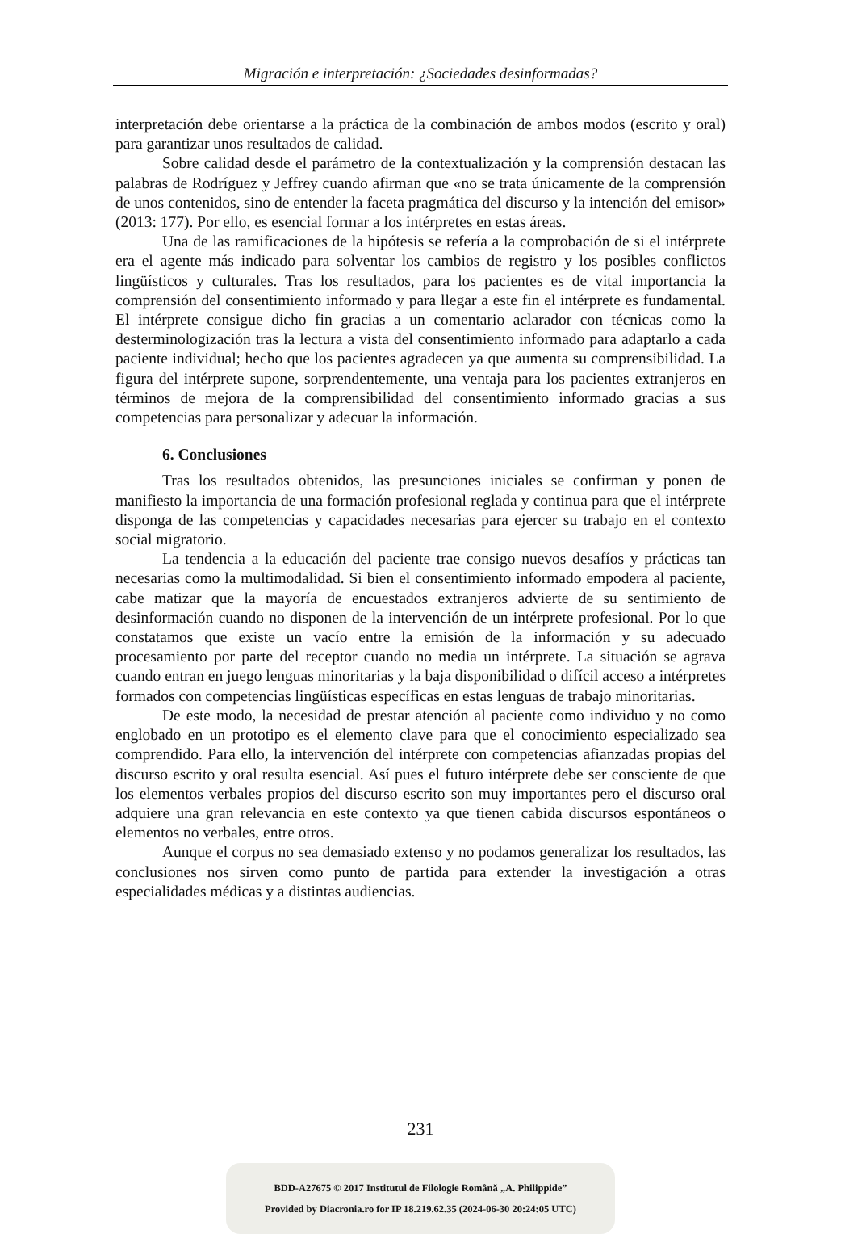Migración e interpretación: ¿Sociedades desinformadas?
interpretación debe orientarse a la práctica de la combinación de ambos modos (escrito y oral) para garantizar unos resultados de calidad.
Sobre calidad desde el parámetro de la contextualización y la comprensión destacan las palabras de Rodríguez y Jeffrey cuando afirman que «no se trata únicamente de la comprensión de unos contenidos, sino de entender la faceta pragmática del discurso y la intención del emisor» (2013: 177). Por ello, es esencial formar a los intérpretes en estas áreas.
Una de las ramificaciones de la hipótesis se refería a la comprobación de si el intérprete era el agente más indicado para solventar los cambios de registro y los posibles conflictos lingüísticos y culturales. Tras los resultados, para los pacientes es de vital importancia la comprensión del consentimiento informado y para llegar a este fin el intérprete es fundamental. El intérprete consigue dicho fin gracias a un comentario aclarador con técnicas como la desterminologización tras la lectura a vista del consentimiento informado para adaptarlo a cada paciente individual; hecho que los pacientes agradecen ya que aumenta su comprensibilidad. La figura del intérprete supone, sorprendentemente, una ventaja para los pacientes extranjeros en términos de mejora de la comprensibilidad del consentimiento informado gracias a sus competencias para personalizar y adecuar la información.
6. Conclusiones
Tras los resultados obtenidos, las presunciones iniciales se confirman y ponen de manifiesto la importancia de una formación profesional reglada y continua para que el intérprete disponga de las competencias y capacidades necesarias para ejercer su trabajo en el contexto social migratorio.
La tendencia a la educación del paciente trae consigo nuevos desafíos y prácticas tan necesarias como la multimodalidad. Si bien el consentimiento informado empodera al paciente, cabe matizar que la mayoría de encuestados extranjeros advierte de su sentimiento de desinformación cuando no disponen de la intervención de un intérprete profesional. Por lo que constatamos que existe un vacío entre la emisión de la información y su adecuado procesamiento por parte del receptor cuando no media un intérprete. La situación se agrava cuando entran en juego lenguas minoritarias y la baja disponibilidad o difícil acceso a intérpretes formados con competencias lingüísticas específicas en estas lenguas de trabajo minoritarias.
De este modo, la necesidad de prestar atención al paciente como individuo y no como englobado en un prototipo es el elemento clave para que el conocimiento especializado sea comprendido. Para ello, la intervención del intérprete con competencias afianzadas propias del discurso escrito y oral resulta esencial. Así pues el futuro intérprete debe ser consciente de que los elementos verbales propios del discurso escrito son muy importantes pero el discurso oral adquiere una gran relevancia en este contexto ya que tienen cabida discursos espontáneos o elementos no verbales, entre otros.
Aunque el corpus no sea demasiado extenso y no podamos generalizar los resultados, las conclusiones nos sirven como punto de partida para extender la investigación a otras especialidades médicas y a distintas audiencias.
231
BDD-A27675 © 2017 Institutul de Filologie Română „A. Philippide”
Provided by Diacronia.ro for IP 18.219.62.35 (2024-06-30 20:24:05 UTC)